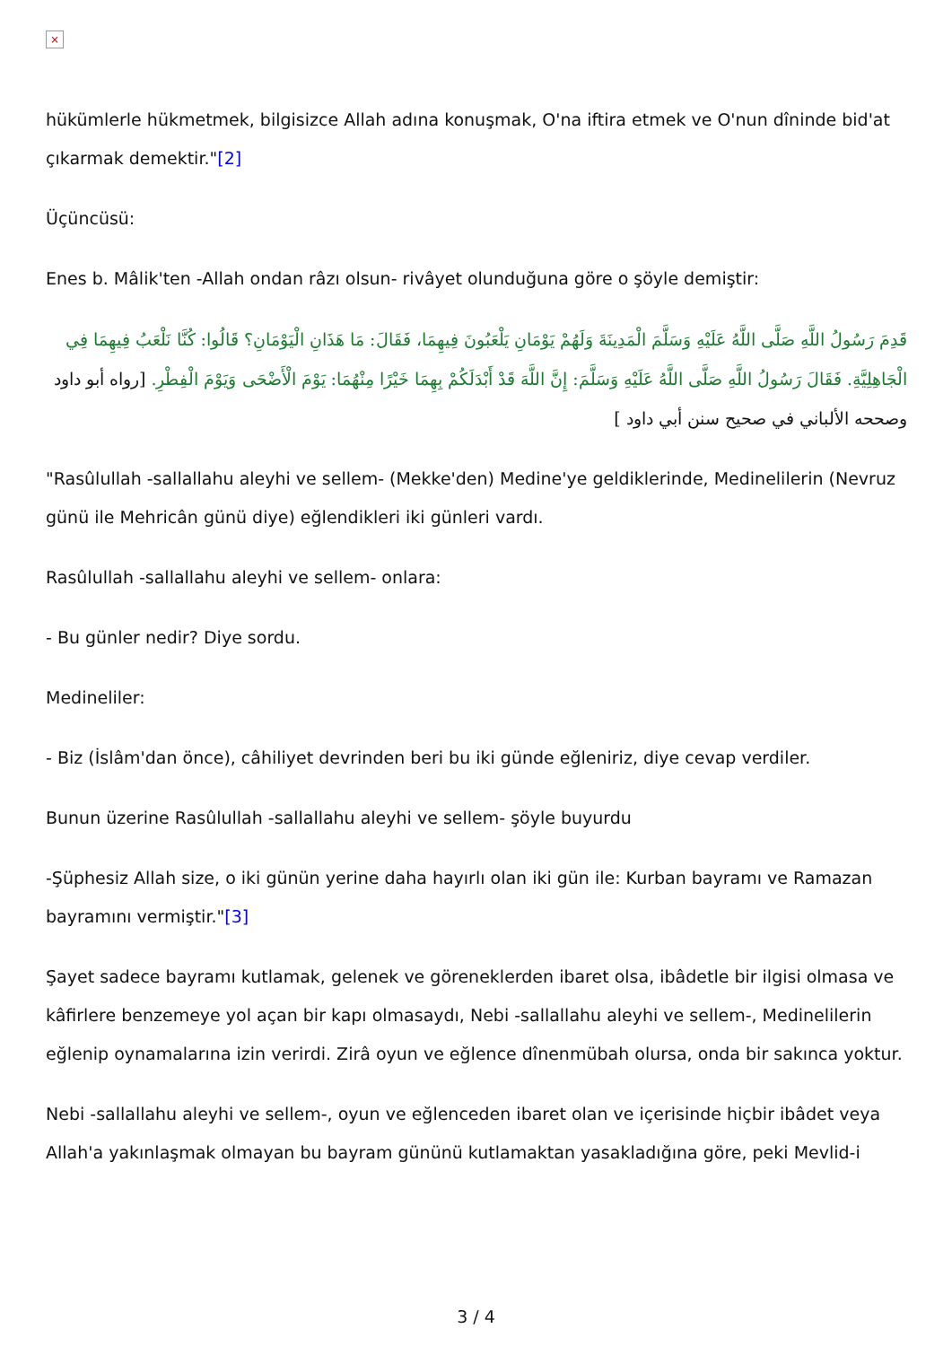×
hükümlerle hükmetmek, bilgisizce Allah adına konuşmak, O'na iftira etmek ve O'nun dîninde bid'at çıkarmak demektir."[2]
Üçüncüsü:
Enes b. Mâlik'ten -Allah ondan râzı olsun- rivâyet olunduğuna göre o şöyle demiştir:
قَدِمَ رَسُولُ اللَّهِ صَلَّى اللَّهُ عَلَيْهِ وَسَلَّمَ الْمَدِينَةَ وَلَهُمْ يَوْمَانِ يَلْعَبُونَ فِيهِمَا، فَقَالَ: مَا هَذَانِ الْيَوْمَانِ؟ قَالُوا: كُنَّا نَلْعَبُ فِيهِمَا فِي الْجَاهِلِيَّةِ. فَقَالَ رَسُولُ اللَّهِ صَلَّى اللَّهُ عَلَيْهِ وَسَلَّمَ: إِنَّ اللَّهَ قَدْ أَبْدَلَكُمْ بِهِمَا خَيْرًا مِنْهُمَا: يَوْمَ الْأَضْحَى وَيَوْمَ الْفِطْرِ. [رواه أبو داود وصححه الألباني في صحيح سنن أبي داود ]
"Rasûlullah -sallallahu aleyhi ve sellem- (Mekke'den) Medine'ye geldiklerinde, Medinelilerin (Nevruz günü ile Mehricân günü diye) eğlendikleri iki günleri vardı.
Rasûlullah -sallallahu aleyhi ve sellem- onlara:
- Bu günler nedir? Diye sordu.
Medineliler:
- Biz (İslâm'dan önce), câhiliyet devrinden beri bu iki günde eğleniriz, diye cevap verdiler.
Bunun üzerine Rasûlullah -sallallahu aleyhi ve sellem- şöyle buyurdu
-Şüphesiz Allah size, o iki günün yerine daha hayırlı olan iki gün ile: Kurban bayramı ve Ramazan bayramını vermiştir."[3]
Şayet sadece bayramı kutlamak, gelenek ve göreneklerden ibaret olsa, ibâdetle bir ilgisi olmasa ve kâfirlere benzemeye yol açan bir kapı olmasaydı, Nebi -sallallahu aleyhi ve sellem-, Medinelilerin eğlenip oynamalarına izin verirdi. Zirâ oyun ve eğlence dînenmübah olursa, onda bir sakınca yoktur.
Nebi -sallallahu aleyhi ve sellem-, oyun ve eğlenceden ibaret olan ve içerisinde hiçbir ibâdet veya Allah'a yakınlaşmak olmayan bu bayram gününü kutlamaktan yasakladığına göre, peki Mevlid-i
3 / 4